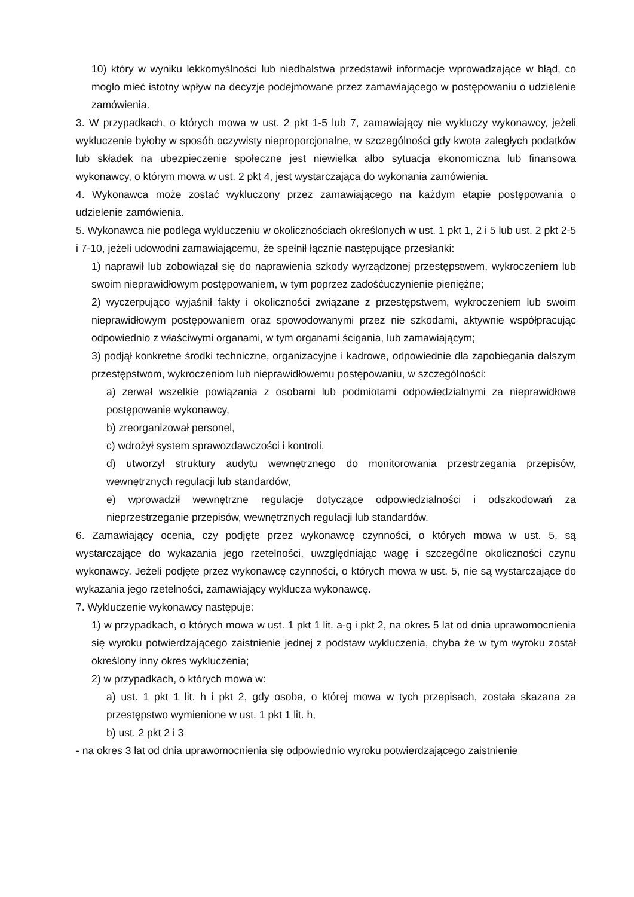10) który w wyniku lekkomyślności lub niedbalstwa przedstawił informacje wprowadzające w błąd, co mogło mieć istotny wpływ na decyzje podejmowane przez zamawiającego w postępowaniu o udzielenie zamówienia.
3. W przypadkach, o których mowa w ust. 2 pkt 1-5 lub 7, zamawiający nie wykluczy wykonawcy, jeżeli wykluczenie byłoby w sposób oczywisty nieproporcjonalne, w szczególności gdy kwota zaległych podatków lub składek na ubezpieczenie społeczne jest niewielka albo sytuacja ekonomiczna lub finansowa wykonawcy, o którym mowa w ust. 2 pkt 4, jest wystarczająca do wykonania zamówienia.
4. Wykonawca może zostać wykluczony przez zamawiającego na każdym etapie postępowania o udzielenie zamówienia.
5. Wykonawca nie podlega wykluczeniu w okolicznościach określonych w ust. 1 pkt 1, 2 i 5 lub ust. 2 pkt 2-5 i 7-10, jeżeli udowodni zamawiającemu, że spełnił łącznie następujące przesłanki:
1) naprawił lub zobowiązał się do naprawienia szkody wyrządzonej przestępstwem, wykroczeniem lub swoim nieprawidłowym postępowaniem, w tym poprzez zadośćuczynienie pieniężne;
2) wyczerpująco wyjaśnił fakty i okoliczności związane z przestępstwem, wykroczeniem lub swoim nieprawidłowym postępowaniem oraz spowodowanymi przez nie szkodami, aktywnie współpracując odpowiednio z właściwymi organami, w tym organami ścigania, lub zamawiającym;
3) podjął konkretne środki techniczne, organizacyjne i kadrowe, odpowiednie dla zapobiegania dalszym przestępstwom, wykroczeniom lub nieprawidłowemu postępowaniu, w szczególności:
a) zerwał wszelkie powiązania z osobami lub podmiotami odpowiedzialnymi za nieprawidłowe postępowanie wykonawcy,
b) zreorganizował personel,
c) wdrożył system sprawozdawczości i kontroli,
d) utworzył struktury audytu wewnętrznego do monitorowania przestrzegania przepisów, wewnętrznych regulacji lub standardów,
e) wprowadził wewnętrzne regulacje dotyczące odpowiedzialności i odszkodowań za nieprzestrzeganie przepisów, wewnętrznych regulacji lub standardów.
6. Zamawiający ocenia, czy podjęte przez wykonawcę czynności, o których mowa w ust. 5, są wystarczające do wykazania jego rzetelności, uwzględniając wagę i szczególne okoliczności czynu wykonawcy. Jeżeli podjęte przez wykonawcę czynności, o których mowa w ust. 5, nie są wystarczające do wykazania jego rzetelności, zamawiający wyklucza wykonawcę.
7. Wykluczenie wykonawcy następuje:
1) w przypadkach, o których mowa w ust. 1 pkt 1 lit. a-g i pkt 2, na okres 5 lat od dnia uprawomocnienia się wyroku potwierdzającego zaistnienie jednej z podstaw wykluczenia, chyba że w tym wyroku został określony inny okres wykluczenia;
2) w przypadkach, o których mowa w:
a) ust. 1 pkt 1 lit. h i pkt 2, gdy osoba, o której mowa w tych przepisach, została skazana za przestępstwo wymienione w ust. 1 pkt 1 lit. h,
b) ust. 2 pkt 2 i 3
- na okres 3 lat od dnia uprawomocnienia się odpowiednio wyroku potwierdzającego zaistnienie